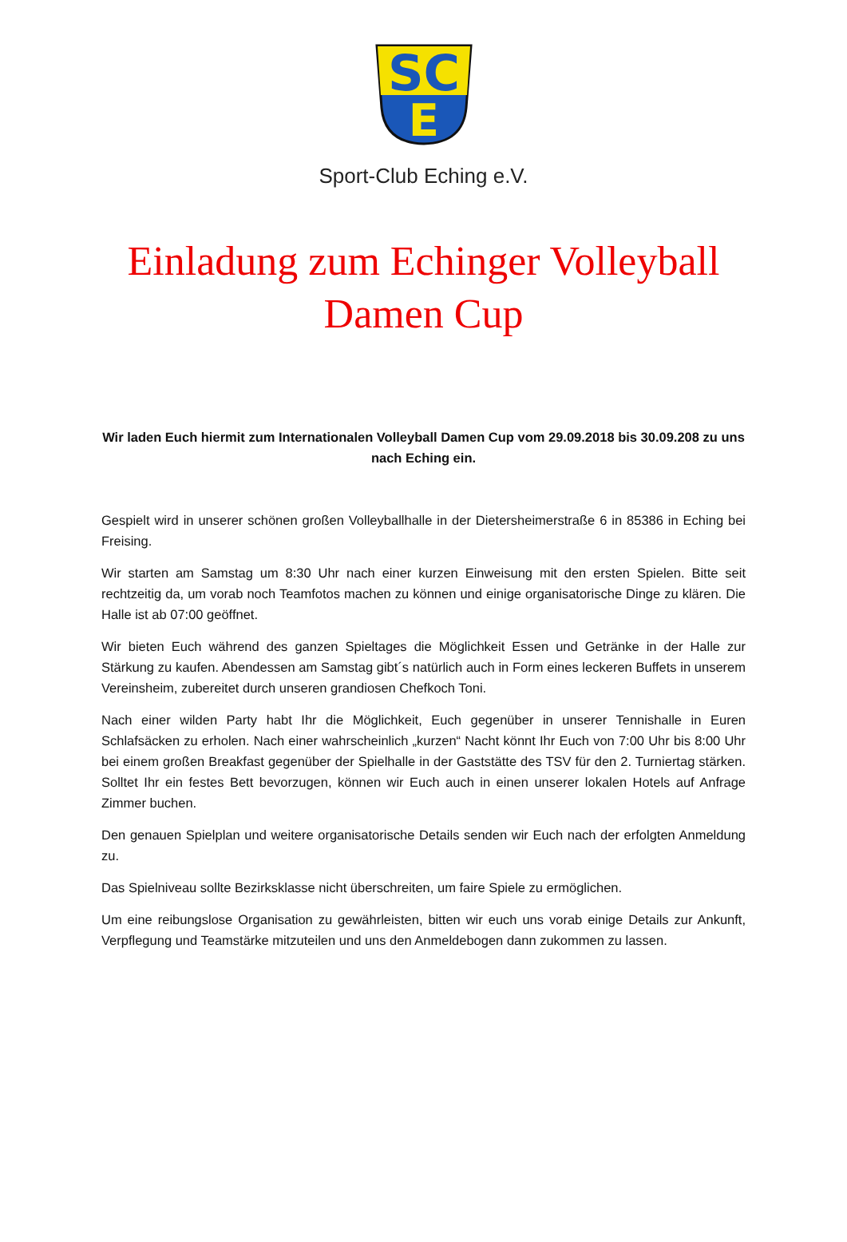SC
E
Sport-Club Eching e.V.
Einladung zum Echinger Volleyball
Damen Cup
Wir laden Euch hiermit zum Internationalen Volleyball Damen Cup vom 29.09.2018 bis 30.09.208 zu uns nach Eching ein.
Gespielt wird in unserer schönen großen Volleyballhalle in der Dietersheimerstraße 6 in 85386 in Eching bei Freising.
Wir starten am Samstag um 8:30 Uhr nach einer kurzen Einweisung mit den ersten Spielen. Bitte seit rechtzeitig da, um vorab noch Teamfotos machen zu können und einige organisatorische Dinge zu klären. Die Halle ist ab 07:00 geöffnet.
Wir bieten Euch während des ganzen Spieltages die Möglichkeit Essen und Getränke in der Halle zur Stärkung zu kaufen. Abendessen am Samstag gibt´s natürlich auch in Form eines leckeren Buffets in unserem Vereinsheim, zubereitet durch unseren grandiosen Chefkoch Toni.
Nach einer wilden Party habt Ihr die Möglichkeit, Euch gegenüber in unserer Tennishalle in Euren Schlafsäcken zu erholen. Nach einer wahrscheinlich „kurzen“ Nacht könnt Ihr Euch von 7:00 Uhr bis 8:00 Uhr bei einem großen Breakfast gegenüber der Spielhalle in der Gaststätte des TSV für den 2. Turniertag stärken. Solltet Ihr ein festes Bett bevorzugen, können wir Euch auch in einen unserer lokalen Hotels auf Anfrage Zimmer buchen.
Den genauen Spielplan und weitere organisatorische Details senden wir Euch nach der erfolgten Anmeldung zu.
Das Spielniveau sollte Bezirksklasse nicht überschreiten, um faire Spiele zu ermöglichen.
Um eine reibungslose Organisation zu gewährleisten, bitten wir euch uns vorab einige Details zur Ankunft, Verpflegung und Teamstärke mitzuteilen und uns den Anmeldebogen dann zukommen zu lassen.